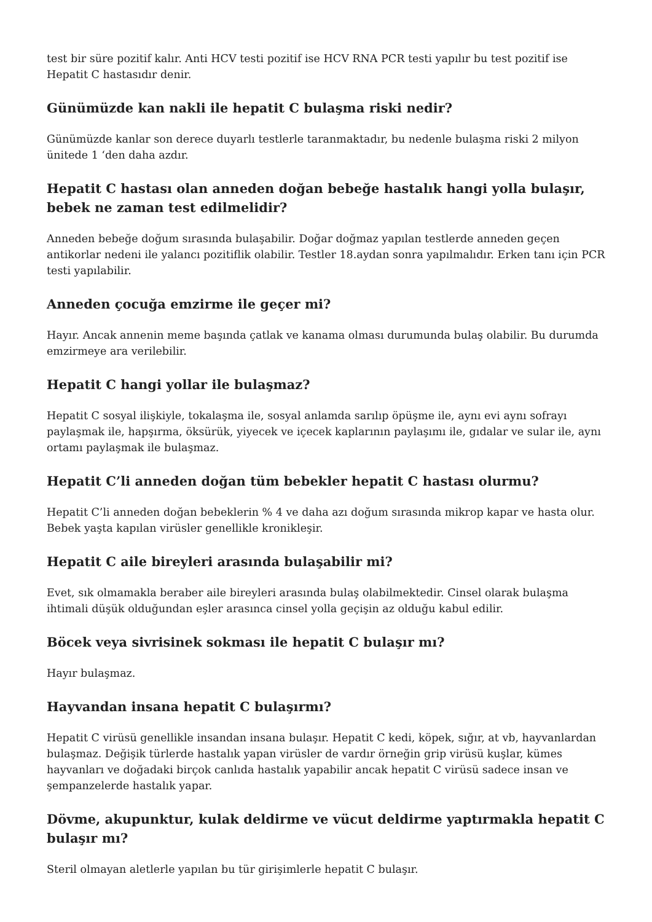test bir süre pozitif kalır. Anti HCV testi pozitif ise HCV RNA PCR testi yapılır bu test pozitif ise Hepatit C hastasıdır denir.
Günümüzde kan nakli ile hepatit C bulaşma riski nedir?
Günümüzde kanlar son derece duyarlı testlerle taranmaktadır, bu nedenle bulaşma riski 2 milyon ünitede 1 ‘den daha azdır.
Hepatit C hastası olan anneden doğan bebeğe hastalık hangi yolla bulaşır, bebek ne zaman test edilmelidir?
Anneden bebeğe doğum sırasında bulaşabilir. Doğar doğmaz yapılan testlerde anneden geçen antikorlar nedeni ile yalancı pozitiflik olabilir. Testler 18.aydan sonra yapılmalıdır. Erken tanı için PCR testi yapılabilir.
Anneden çocuğa emzirme ile geçer mi?
Hayır. Ancak annenin meme başında çatlak ve kanama olması durumunda bulaş olabilir. Bu durumda emzirmeye ara verilebilir.
Hepatit C hangi yollar ile bulaşmaz?
Hepatit C sosyal ilişkiyle, tokalaşma ile, sosyal anlamda sarılıp öpüşme ile, aynı evi aynı sofrayı paylaşmak ile, hapşırma, öksürük, yiyecek ve içecek kaplarının paylaşımı ile, gıdalar ve sular ile, aynı ortamı paylaşmak ile bulaşmaz.
Hepatit C’li anneden doğan tüm bebekler hepatit C hastası olurmu?
Hepatit C’li anneden doğan bebeklerin % 4 ve daha azı doğum sırasında mikrop kapar ve hasta olur. Bebek yaşta kapılan virüsler genellikle kronikleşir.
Hepatit C aile bireyleri arasında bulaşabilir mi?
Evet, sık olmamakla beraber aile bireyleri arasında bulaş olabilmektedir. Cinsel olarak bulaşma ihtimali düşük olduğundan eşler arasınca cinsel yolla geçişin az olduğu kabul edilir.
Böcek veya sivrisinek sokması ile hepatit C bulaşır mı?
Hayır bulaşmaz.
Hayvandan insana hepatit C bulaşırmı?
Hepatit C virüsü genellikle insandan insana bulaşır. Hepatit C kedi, köpek, sığır, at vb, hayvanlardan bulaşmaz. Değişik türlerde hastalık yapan virüsler de vardır örneğin grip virüsü kuşlar, kümes hayvanları ve doğadaki birçok canlıda hastalık yapabilir ancak hepatit C virüsü sadece insan ve şempanzelerde hastalık yapar.
Dövme, akupunktur, kulak deldirme ve vücut deldirme yaptırmakla hepatit C bulaşır mı?
Steril olmayan aletlerle yapılan bu tür girişimlerle hepatit C bulaşır.